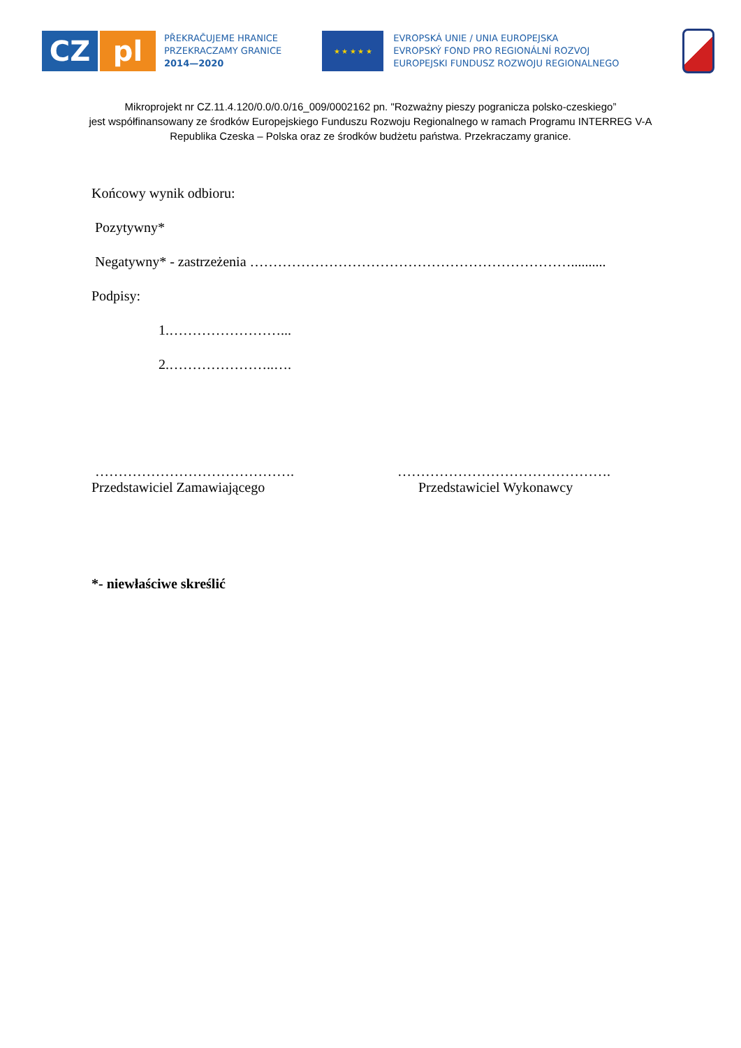CZ pl
PŘEKRAČUJEME HRANICE
PRZEKRACZAMY GRANICE
2014—2020
★ ★ ★ ★ ★
EVROPSKÁ UNIE / UNIA EUROPEJSKA
EVROPSKÝ FOND PRO REGIONÁLNÍ ROZVOJ
EUROPEJSKI FUNDUSZ ROZWOJU REGIONALNEGO
Mikroprojekt nr CZ.11.4.120/0.0/0.0/16_009/0002162 pn. "Rozważny pieszy pogranicza polsko-czeskiego”
jest współfinansowany ze środków Europejskiego Funduszu Rozwoju Regionalnego w ramach Programu INTERREG V-A
Republika Czeska – Polska oraz ze środków budżetu państwa. Przekraczamy granice.
Końcowy wynik odbioru:
Pozytywny*
Negatywny* - zastrzeżenia ……………………………………………………………..........
Podpisy:
1.……………………...
2.…………………..….
…………………………………….
Przedstawiciel Zamawiającego
……………………………………….
Przedstawiciel Wykonawcy
*- niewłaściwe skreślić